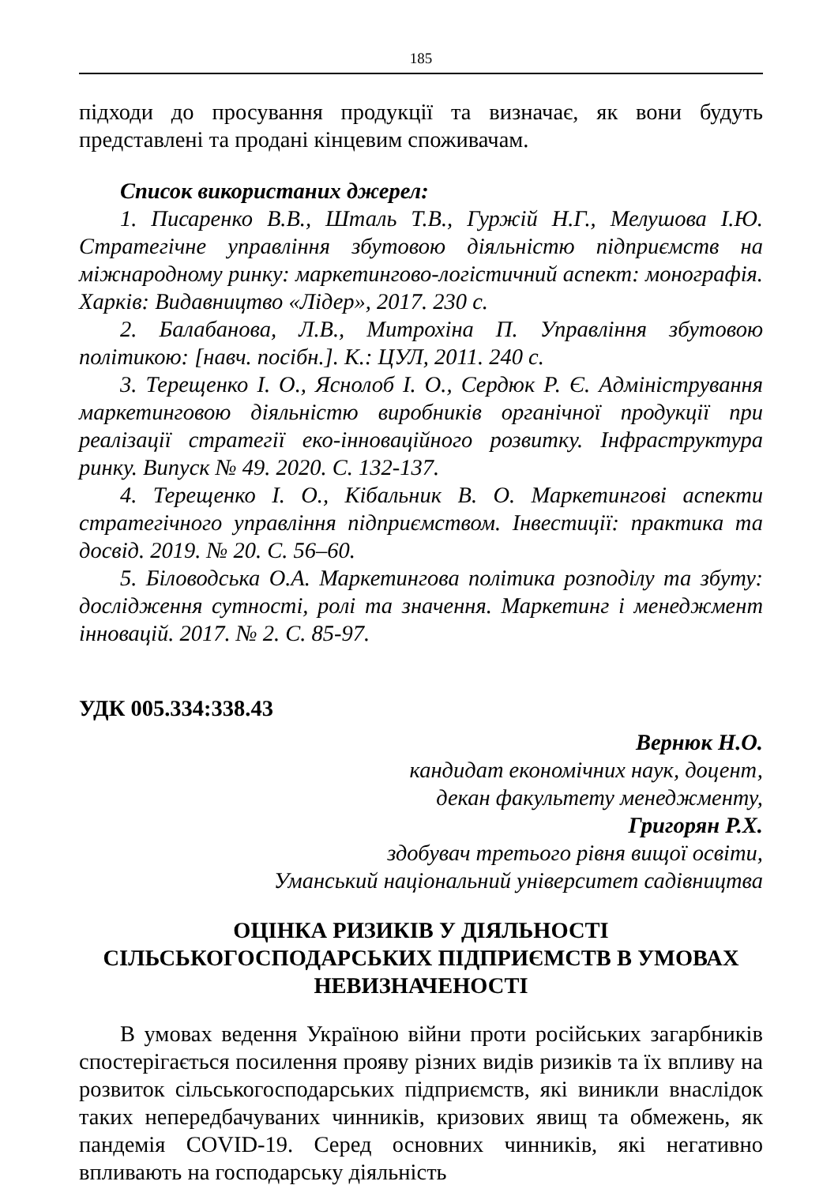185
підходи до просування продукції та визначає, як вони будуть представлені та продані кінцевим споживачам.
Список використаних джерел:
1. Писаренко В.В., Шталь Т.В., Гуржій Н.Г., Мелушова І.Ю. Стратегічне управління збутовою діяльністю підприємств на міжнародному ринку: маркетингово-логістичний аспект: монографія. Харків: Видавництво «Лідер», 2017. 230 с.
2. Балабанова, Л.В., Митрохіна П. Управління збутовою політикою: [навч. посібн.]. К.: ЦУЛ, 2011. 240 с.
3. Терещенко І. О., Яснолоб І. О., Сердюк Р. Є. Адміністрування маркетинговою діяльністю виробників органічної продукції при реалізації стратегії еко-інноваційного розвитку. Інфраструктура ринку. Випуск № 49. 2020. С. 132-137.
4. Терещенко І. О., Кібальник В. О. Маркетингові аспекти стратегічного управління підприємством. Інвестиції: практика та досвід. 2019. № 20. С. 56–60.
5. Біловодська О.А. Маркетингова політика розподілу та збуту: дослідження сутності, ролі та значення. Маркетинг і менеджмент інновацій. 2017. № 2. С. 85-97.
УДК 005.334:338.43
Вернюк Н.О.
кандидат економічних наук, доцент,
декан факультету менеджменту,
Григорян Р.Х.
здобувач третього рівня вищої освіти,
Уманський національний університет садівництва
ОЦІНКА РИЗИКІВ У ДІЯЛЬНОСТІ
СІЛЬСЬКОГОСПОДАРСЬКИХ ПІДПРИЄМСТВ В УМОВАХ
НЕВИЗНАЧЕНОСТІ
В умовах ведення Україною війни проти російських загарбників спостерігається посилення прояву різних видів ризиків та їх впливу на розвиток сільськогосподарських підприємств, які виникли внаслідок таких непередбачуваних чинників, кризових явищ та обмежень, як пандемія COVID-19. Серед основних чинників, які негативно впливають на господарську діяльність